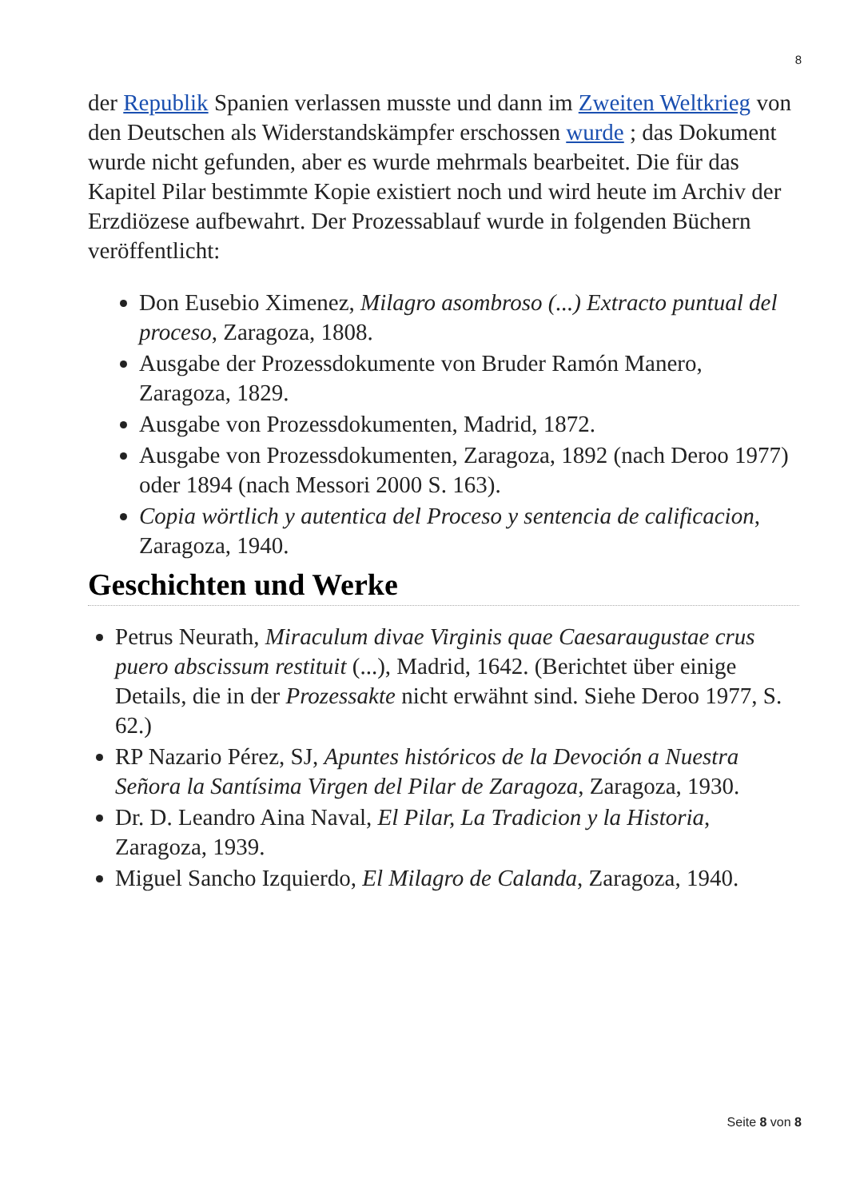8
der Republik Spanien verlassen musste und dann im Zweiten Weltkrieg von den Deutschen als Widerstandskämpfer erschossen wurde ; das Dokument wurde nicht gefunden, aber es wurde mehrmals bearbeitet. Die für das Kapitel Pilar bestimmte Kopie existiert noch und wird heute im Archiv der Erzdiözese aufbewahrt. Der Prozessablauf wurde in folgenden Büchern veröffentlicht:
Don Eusebio Ximenez, Milagro asombroso (...) Extracto puntual del proceso, Zaragoza, 1808.
Ausgabe der Prozessdokumente von Bruder Ramón Manero, Zaragoza, 1829.
Ausgabe von Prozessdokumenten, Madrid, 1872.
Ausgabe von Prozessdokumenten, Zaragoza, 1892 (nach Deroo 1977) oder 1894 (nach Messori 2000 S. 163).
Copia wörtlich y autentica del Proceso y sentencia de calificacion, Zaragoza, 1940.
Geschichten und Werke
Petrus Neurath, Miraculum divae Virginis quae Caesaraugustae crus puero abscissum restituit (...), Madrid, 1642. (Berichtet über einige Details, die in der Prozessakte nicht erwähnt sind. Siehe Deroo 1977, S. 62.)
RP Nazario Pérez, SJ, Apuntes históricos de la Devoción a Nuestra Señora la Santísima Virgen del Pilar de Zaragoza, Zaragoza, 1930.
Dr. D. Leandro Aina Naval, El Pilar, La Tradicion y la Historia, Zaragoza, 1939.
Miguel Sancho Izquierdo, El Milagro de Calanda, Zaragoza, 1940.
Seite 8 von 8